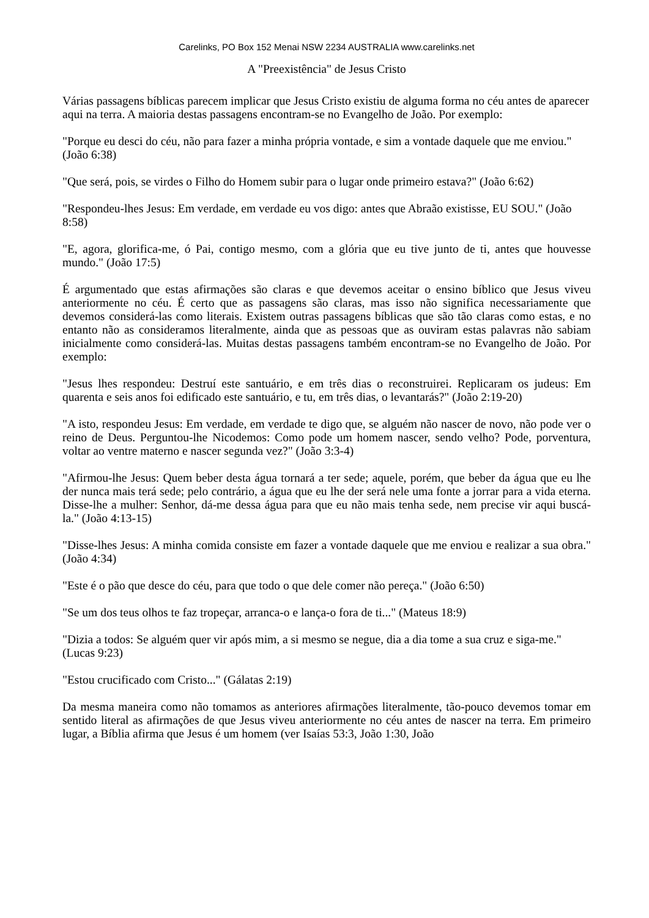Carelinks, PO Box 152 Menai NSW 2234 AUSTRALIA www.carelinks.net
A "Preexistência" de Jesus Cristo
Várias passagens bíblicas parecem implicar que Jesus Cristo existiu de alguma forma no céu antes de aparecer aqui na terra. A maioria destas passagens encontram-se no Evangelho de João. Por exemplo:
"Porque eu desci do céu, não para fazer a minha própria vontade, e sim a vontade daquele que me enviou." (João 6:38)
"Que será, pois, se virdes o Filho do Homem subir para o lugar onde primeiro estava?" (João 6:62)
"Respondeu-lhes Jesus: Em verdade, em verdade eu vos digo: antes que Abraão existisse, EU SOU." (João 8:58)
"E, agora, glorifica-me, ó Pai, contigo mesmo, com a glória que eu tive junto de ti, antes que houvesse mundo." (João 17:5)
É argumentado que estas afirmações são claras e que devemos aceitar o ensino bíblico que Jesus viveu anteriormente no céu. É certo que as passagens são claras, mas isso não significa necessariamente que devemos considerá-las como literais. Existem outras passagens bíblicas que são tão claras como estas, e no entanto não as consideramos literalmente, ainda que as pessoas que as ouviram estas palavras não sabiam inicialmente como considerá-las. Muitas destas passagens também encontram-se no Evangelho de João. Por exemplo:
"Jesus lhes respondeu: Destruí este santuário, e em três dias o reconstruirei. Replicaram os judeus: Em quarenta e seis anos foi edificado este santuário, e tu, em três dias, o levantarás?" (João 2:19-20)
"A isto, respondeu Jesus: Em verdade, em verdade te digo que, se alguém não nascer de novo, não pode ver o reino de Deus. Perguntou-lhe Nicodemos: Como pode um homem nascer, sendo velho? Pode, porventura, voltar ao ventre materno e nascer segunda vez?" (João 3:3-4)
"Afirmou-lhe Jesus: Quem beber desta água tornará a ter sede; aquele, porém, que beber da água que eu lhe der nunca mais terá sede; pelo contrário, a água que eu lhe der será nele uma fonte a jorrar para a vida eterna. Disse-lhe a mulher: Senhor, dá-me dessa água para que eu não mais tenha sede, nem precise vir aqui buscá-la." (João 4:13-15)
"Disse-lhes Jesus: A minha comida consiste em fazer a vontade daquele que me enviou e realizar a sua obra." (João 4:34)
"Este é o pão que desce do céu, para que todo o que dele comer não pereça." (João 6:50)
"Se um dos teus olhos te faz tropeçar, arranca-o e lança-o fora de ti..." (Mateus 18:9)
"Dizia a todos: Se alguém quer vir após mim, a si mesmo se negue, dia a dia tome a sua cruz e siga-me." (Lucas 9:23)
"Estou crucificado com Cristo..." (Gálatas 2:19)
Da mesma maneira como não tomamos as anteriores afirmações literalmente, tão-pouco devemos tomar em sentido literal as afirmações de que Jesus viveu anteriormente no céu antes de nascer na terra. Em primeiro lugar, a Bíblia afirma que Jesus é um homem (ver Isaías 53:3, João 1:30, João